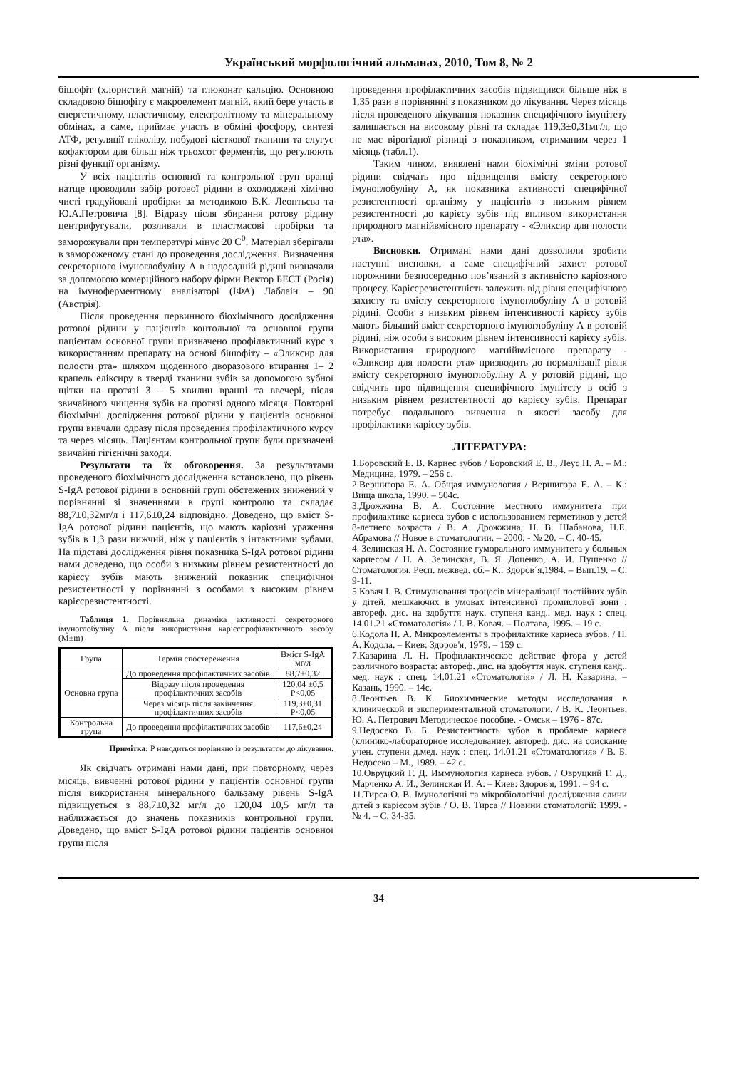Український морфологічний альманах, 2010, Том 8, № 2
бішофіт (хлористий магній) та глюконат кальцію. Основною складовою бішофіту є макроелемент магній, який бере участь в енергетичному, пластичному, електролітному та мінеральному обмінах, а саме, приймає участь в обміні фосфору, синтезі АТФ, регуляції гліколізу, побудові кісткової тканини та слугує кофактором для більш ніж трьохсот ферментів, що регулюють різні функції організму.
У всіх пацієнтів основної та контрольної груп вранці натще проводили забір ротової рідини в охолоджені хімічно чисті градуйовані пробірки за методикою В.К. Леонтьєва та Ю.А.Петровича [8]. Відразу після збирання ротову рідину центрифугували, розливали в пластмасові пробірки та заморожували при температурі мінус 20 С<sup>0</sup>. Матеріал зберігали в замороженому стані до проведення дослідження. Визначення секреторного імуноглобуліну А в надосадній рідині визначали за допомогою комерційного набору фірми Вектор БЕСТ (Росія) на імуноферментному аналізаторі (ІФА) Лаблаін – 90 (Австрія).
Після проведення первинного біохімічного дослідження ротової рідини у пацієнтів контольної та основної групи пацієнтам основної групи призначено профілактичний курс з використанням препарату на основі бішофіту – «Эликсир для полости рта» шляхом щоденного дворазового втирання 1– 2 крапель еліксиру в тверді тканини зубів за допомогою зубної щітки на протязі 3 – 5 хвилин вранці та ввечері, після звичайного чищення зубів на протязі одного місяця. Повторні біохімічні дослідження ротової рідини у пацієнтів основної групи вивчали одразу після проведення профілактичного курсу та через місяць. Пацієнтам контрольної групи були призначені звичайні гігієнічні заходи.
Результати та їх обговорення. За результатами проведеного біохімічного дослідження встановлено, що рівень S-IgA ротової рідини в основній групі обстежених знижений у порівнянні зі значеннями в групі контролю та складає 88,7±0,32мг/л і 117,6±0,24 відповідно. Доведено, що вміст S-IgA ротової рідини пацієнтів, що мають каріозні ураження зубів в 1,3 рази нижчий, ніж у пацієнтів з інтактними зубами. На підставі дослідження рівня показника S-IgA ротової рідини нами доведено, що особи з низьким рівнем резистентності до карієсу зубів мають знижений показник специфічної резистентності у порівнянні з особами з високим рівнем карієсрезистентності.
Таблиця 1. Порівняльна динаміка активності секреторного імуноглобуліну А після використання карієспрофілактичного засобу (M±m)
| Група | Термін спостереження | Вміст S-IgA мг/л |
| --- | --- | --- |
| Основна група | До проведення профілактичних засобів | 88,7±0,32 |
| | Відразу після проведення профілактичних засобів | 120,04 ±0,5 P<0,05 |
| | Через місяць після закінчення профілактичних засобів | 119,3±0,31 P<0,05 |
| Контрольна група | До проведення профілактичних засобів | 117,6±0,24 |
Примітка: Р наводиться порівняно із результатом до лікування.
Як свідчать отримані нами дані, при повторному, через місяць, вивченні ротової рідини у пацієнтів основної групи після використання мінерального бальзаму рівень S-IgA підвищується з 88,7±0,32 мг/л до 120,04 ±0,5 мг/л та наближається до значень показників контрольної групи. Доведено, що вміст S-IgA ротової рідини пацієнтів основної групи після
проведення профілактичних засобів підвищився більше ніж в 1,35 рази в порівнянні з показником до лікування. Через місяць після проведеного лікування показник специфічного імунітету залишається на високому рівні та складає 119,3±0,31мг/л, що не має вірогідної різниці з показником, отриманим через 1 місяць (табл.1).
Таким чином, виявлені нами біохімічні зміни ротової рідини свідчать про підвищення вмісту секреторного імуноглобуліну А, як показника активності специфічної резистентності організму у пацієнтів з низьким рівнем резистентності до карієсу зубів під впливом використання природного магнійвмісного препарату - «Эликсир для полости рта».
Висновки. Отримані нами дані дозволили зробити наступні висновки, а саме специфічний захист ротової порожнини безпосередньо пов’язаний з активністю каріозного процесу. Карієсрезистентність залежить від рівня специфічного захисту та вмісту секреторного імуноглобуліну А в ротовій рідині. Особи з низьким рівнем інтенсивності карієсу зубів мають більший вміст секреторного імуноглобуліну А в ротовій рідині, ніж особи з високим рівнем інтенсивності карієсу зубів. Використання природного магнійвмісного препарату - «Эликсир для полости рта» призводить до нормалізації рівня вмісту секреторного імуноглобуліну А у ротовій рідині, що свідчить про підвищення специфічного імунітету в осіб з низьким рівнем резистентності до карієсу зубів. Препарат потребує подальшого вивчення в якості засобу для профілактики карієсу зубів.
ЛІТЕРАТУРА:
1.Боровский Е. В. Кариес зубов / Боровский Е. В., Леус П. А. – М.: Медицина, 1979. – 256 с.
2.Вершигора Е. А. Общая иммунология / Вершигора Е. А. – К.: Вища школа, 1990. – 504с.
3.Дрожжина В. А. Состояние местного иммунитета при профилактике кариеса зубов с использованием герметиков у детей 8-летнего возраста / В. А. Дрожжина, Н. В. Шабанова, Н.Е. Абрамова // Новое в стоматологии. – 2000. - № 20. – С. 40-45.
4. Зелинская Н. А. Состояние гуморального иммунитета у больных кариесом / Н. А. Зелинская, В. Я. Доценко, А. И. Пушенко // Стоматология. Респ. межвед. сб.– К.: Здоров´я,1984. – Вып.19. – С. 9-11.
5.Ковач І. В. Стимулювання процесів мінералізації постійних зубів у дітей, мешкаючих в умовах інтенсивної промислової зони : автореф. дис. на здобуття наук. ступеня канд.. мед. наук : спец. 14.01.21 «Стоматологія» / І. В. Ковач. – Полтава, 1995. – 19 с.
6.Кодола Н. А. Микроэлементы в профилактике кариеса зубов. / Н. А. Кодола. – Киев: Здоров'я, 1979. – 159 с.
7.Казарина Л. Н. Профилактическое действие фтора у детей различного возраста: автореф. дис. на здобуття наук. ступеня канд.. мед. наук : спец. 14.01.21 «Стоматологія» / Л. Н. Казарина. – Казань, 1990. – 14с.
8.Леонтьев В. К. Биохимические методы исследования в клинической и экспериментальной стоматологи. / В. К. Леонтьев, Ю. А. Петрович Методическое пособие. - Омськ – 1976 - 87с.
9.Недосеко В. Б. Резистентность зубов в проблеме кариеса (клинико-лабораторное исследование): автореф. дис. на соискание учен. ступени д.мед. наук : спец. 14.01.21 «Стоматология» / В. Б. Недосеко – М., 1989. – 42 с.
10.Овруцкий Г. Д. Иммунология кариеса зубов. / Овруцкий Г. Д., Марченко А. И., Зелинская И. А. – Киев: Здоров'я, 1991. – 94 с.
11.Тирса О. В. Імунологічні та мікробіологічні дослідження слини дітей з карієсом зубів / О. В. Тирса // Новини стоматології: 1999. - № 4. – С. 34-35.
34